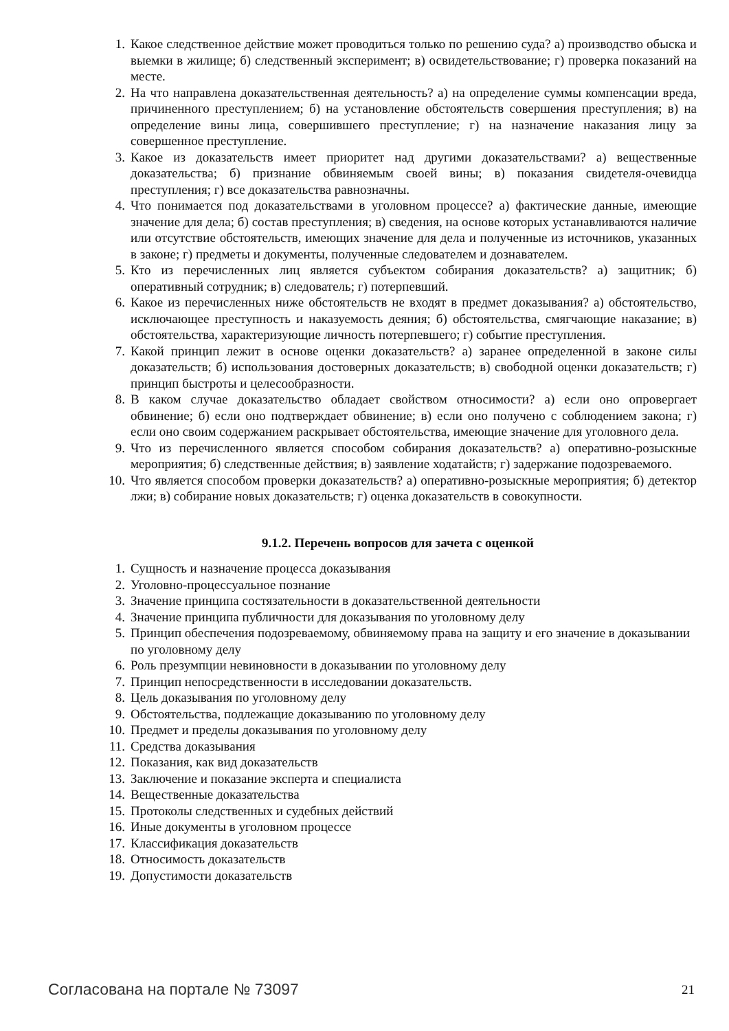1. Какое следственное действие может проводиться только по решению суда? а) производство обыска и выемки в жилище; б) следственный эксперимент; в) освидетельствование; г) проверка показаний на месте.
2. На что направлена доказательственная деятельность? а) на определение суммы компенсации вреда, причиненного преступлением; б) на установление обстоятельств совершения преступления; в) на определение вины лица, совершившего преступление; г) на назначение наказания лицу за совершенное преступление.
3. Какое из доказательств имеет приоритет над другими доказательствами? а) вещественные доказательства; б) признание обвиняемым своей вины; в) показания свидетеля-очевидца преступления; г) все доказательства равнозначны.
4. Что понимается под доказательствами в уголовном процессе? а) фактические данные, имеющие значение для дела; б) состав преступления; в) сведения, на основе которых устанавливаются наличие или отсутствие обстоятельств, имеющих значение для дела и полученные из источников, указанных в законе; г) предметы и документы, полученные следователем и дознавателем.
5. Кто из перечисленных лиц является субъектом собирания доказательств? а) защитник; б) оперативный сотрудник; в) следователь; г) потерпевший.
6. Какое из перечисленных ниже обстоятельств не входят в предмет доказывания? а) обстоятельство, исключающее преступность и наказуемость деяния; б) обстоятельства, смягчающие наказание; в) обстоятельства, характеризующие личность потерпевшего; г) событие преступления.
7. Какой принцип лежит в основе оценки доказательств? а) заранее определенной в законе силы доказательств; б) использования достоверных доказательств; в) свободной оценки доказательств; г) принцип быстроты и целесообразности.
8. В каком случае доказательство обладает свойством относимости? а) если оно опровергает обвинение; б) если оно подтверждает обвинение; в) если оно получено с соблюдением закона; г) если оно своим содержанием раскрывает обстоятельства, имеющие значение для уголовного дела.
9. Что из перечисленного является способом собирания доказательств? а) оперативно-розыскные мероприятия; б) следственные действия; в) заявление ходатайств; г) задержание подозреваемого.
10. Что является способом проверки доказательств? а) оперативно-розыскные мероприятия; б) детектор лжи; в) собирание новых доказательств; г) оценка доказательств в совокупности.
9.1.2. Перечень вопросов для зачета с оценкой
1. Сущность и назначение процесса доказывания
2. Уголовно-процессуальное познание
3. Значение принципа состязательности в доказательственной деятельности
4. Значение принципа публичности для доказывания по уголовному делу
5. Принцип обеспечения подозреваемому, обвиняемому права на защиту и его значение в доказывании по уголовному делу
6. Роль презумпции невиновности в доказывании по уголовному делу
7. Принцип непосредственности в исследовании доказательств.
8. Цель доказывания по уголовному делу
9. Обстоятельства, подлежащие доказыванию по уголовному делу
10. Предмет и пределы доказывания по уголовному делу
11. Средства доказывания
12. Показания, как вид доказательств
13. Заключение и показание эксперта и специалиста
14. Вещественные доказательства
15. Протоколы следственных и судебных действий
16. Иные документы в уголовном процессе
17. Классификация доказательств
18. Относимость доказательств
19. Допустимости доказательств
Согласована на портале № 73097 21